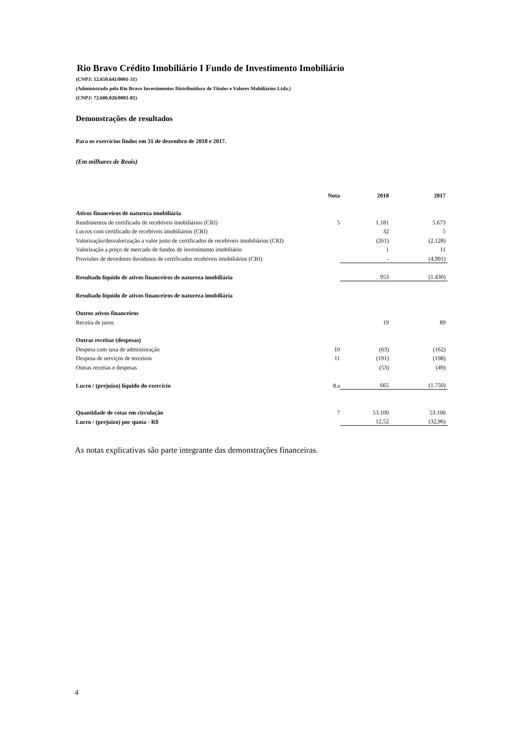Rio Bravo Crédito Imobiliário I Fundo de Investimento Imobiliário
(CNPJ: 12.659.641/0001-31)
(Administrado pela Rio Bravo Investimentos Distribuidora de Títulos e Valores Mobiliários Ltda.)
(CNPJ: 72.600.026/0001-81)
Demonstrações de resultados
Para os exercícios findos em 31 de dezembro de 2018 e 2017.
(Em milhares de Reais)
| | Nota | 2018 | 2017 |
| --- | --- | --- | --- |
| Ativos financeiros de natureza imobiliária | | | |
| Rendimentos de certificado de recebíveis imobiliários (CRI) | 5 | 1.181 | 5.673 |
| Lucros com certificado de recebíveis imobiliários (CRI) | | 32 | 5 |
| Valorização/desvalorização a valor justo de certificados de recebíveis imobiliários (CRI) | | (261) | (2.128) |
| Valorização a preço de mercado de fundos de investimento imobiliário | | 1 | 11 |
| Provisões de devedores duvidosos de certificados recebíveis imobiliários (CRI) | | - | (4.991) |
| Resultado líquido de ativos financeiros de natureza imobiliária | | 953 | (1.430) |
| Resultado líquido de ativos financeiros de natureza imobiliária | | | |
| Outros ativos financeiros | | | |
| Receita de juros | | 19 | 89 |
| Outras receitas (despesas) | | | |
| Despesa com taxa de administração | 10 | (63) | (162) |
| Despesa de serviços de terceiros | 11 | (191) | (198) |
| Outras receitas e despesas | | (53) | (49) |
| Lucro / (prejuízo) líquido do exercício | 8.a | 665 | (1.750) |
| Quantidade de cotas em circulação | 7 | 53.100 | 53.100 |
| Lucro / (prejuízo) por quota - R$ | | 12,52 | (32,96) |
As notas explicativas são parte integrante das demonstrações financeiras.
4